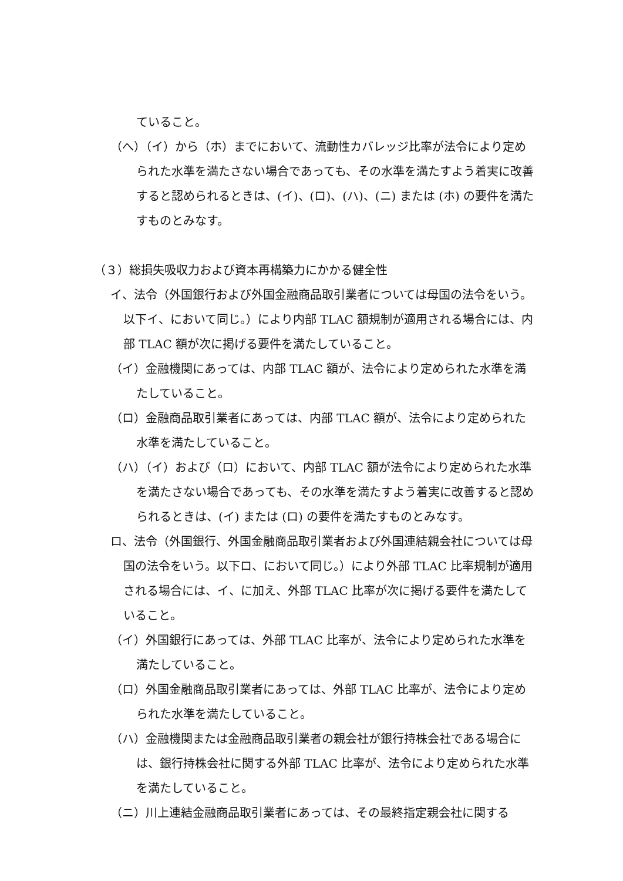ていること。
（へ）（イ）から（ホ）までにおいて、流動性カバレッジ比率が法令により定められた水準を満たさない場合であっても、その水準を満たすよう着実に改善すると認められるときは、(イ)、(ロ)、(ハ)、(ニ) または (ホ) の要件を満たすものとみなす。
（３）総損失吸収力および資本再構築力にかかる健全性
イ、法令（外国銀行および外国金融商品取引業者については母国の法令をいう。以下イ、において同じ。）により内部 TLAC 額規制が適用される場合には、内部 TLAC 額が次に掲げる要件を満たしていること。
（イ）金融機関にあっては、内部 TLAC 額が、法令により定められた水準を満たしていること。
（ロ）金融商品取引業者にあっては、内部 TLAC 額が、法令により定められた水準を満たしていること。
（ハ）（イ）および（ロ）において、内部 TLAC 額が法令により定められた水準を満たさない場合であっても、その水準を満たすよう着実に改善すると認められるときは、(イ) または (ロ) の要件を満たすものとみなす。
ロ、法令（外国銀行、外国金融商品取引業者および外国連結親会社については母国の法令をいう。以下ロ、において同じ。）により外部 TLAC 比率規制が適用される場合には、イ、に加え、外部 TLAC 比率が次に掲げる要件を満たしていること。
（イ）外国銀行にあっては、外部 TLAC 比率が、法令により定められた水準を満たしていること。
（ロ）外国金融商品取引業者にあっては、外部 TLAC 比率が、法令により定められた水準を満たしていること。
（ハ）金融機関または金融商品取引業者の親会社が銀行持株会社である場合には、銀行持株会社に関する外部 TLAC 比率が、法令により定められた水準を満たしていること。
（ニ）川上連結金融商品取引業者にあっては、その最終指定親会社に関する